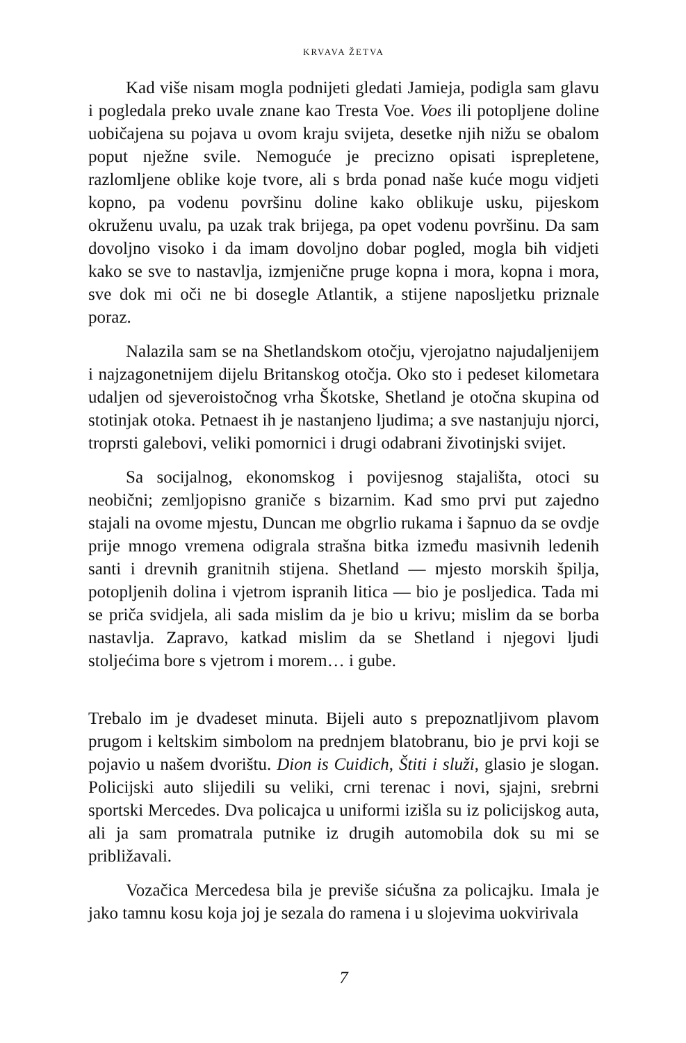KRVAVA ŽETVA
Kad više nisam mogla podnijeti gledati Jamieja, podigla sam glavu i pogledala preko uvale znane kao Tresta Voe. Voes ili potopljene doline uobičajena su pojava u ovom kraju svijeta, desetke njih nižu se obalom poput nježne svile. Nemoguće je precizno opisati isprepletene, razlomljene oblike koje tvore, ali s brda ponad naše kuće mogu vidjeti kopno, pa vodenu površinu doline kako oblikuje usku, pijeskom okruženu uvalu, pa uzak trak brijega, pa opet vodenu površinu. Da sam dovoljno visoko i da imam dovoljno dobar pogled, mogla bih vidjeti kako se sve to nastavlja, izmjenične pruge kopna i mora, kopna i mora, sve dok mi oči ne bi dosegle Atlantik, a stijene naposljetku priznale poraz.
Nalazila sam se na Shetlandskom otočju, vjerojatno najudaljenijem i najzagonetnijem dijelu Britanskog otočja. Oko sto i pedeset kilometara udaljen od sjeveroistočnog vrha Škotske, Shetland je otočna skupina od stotinjak otoka. Petnaest ih je nastanjeno ljudima; a sve nastanjuju njorci, troprsti galebovi, veliki pomornici i drugi odabrani životinjski svijet.
Sa socijalnog, ekonomskog i povijesnog stajališta, otoci su neobični; zemljopisno graniče s bizarnim. Kad smo prvi put zajedno stajali na ovome mjestu, Duncan me obgrlio rukama i šapnuo da se ovdje prije mnogo vremena odigrala strašna bitka između masivnih ledenih santi i drevnih granitnih stijena. Shetland — mjesto morskih špilja, potopljenih dolina i vjetrom ispranih litica — bio je posljedica. Tada mi se priča svidjela, ali sada mislim da je bio u krivu; mislim da se borba nastavlja. Zapravo, katkad mislim da se Shetland i njegovi ljudi stoljećima bore s vjetrom i morem… i gube.
Trebalo im je dvadeset minuta. Bijeli auto s prepoznatljivom plavom prugom i keltskim simbolom na prednjem blatobranu, bio je prvi koji se pojavio u našem dvorištu. Dion is Cuidich, Štiti i služi, glasio je slogan. Policijski auto slijedili su veliki, crni terenac i novi, sjajni, srebrni sportski Mercedes. Dva policajca u uniformi izišla su iz policijskog auta, ali ja sam promatrala putnike iz drugih automobila dok su mi se približavali.
Vozačica Mercedesa bila je previše sićušna za policajku. Imala je jako tamnu kosu koja joj je sezala do ramena i u slojevima uokvirivala
7